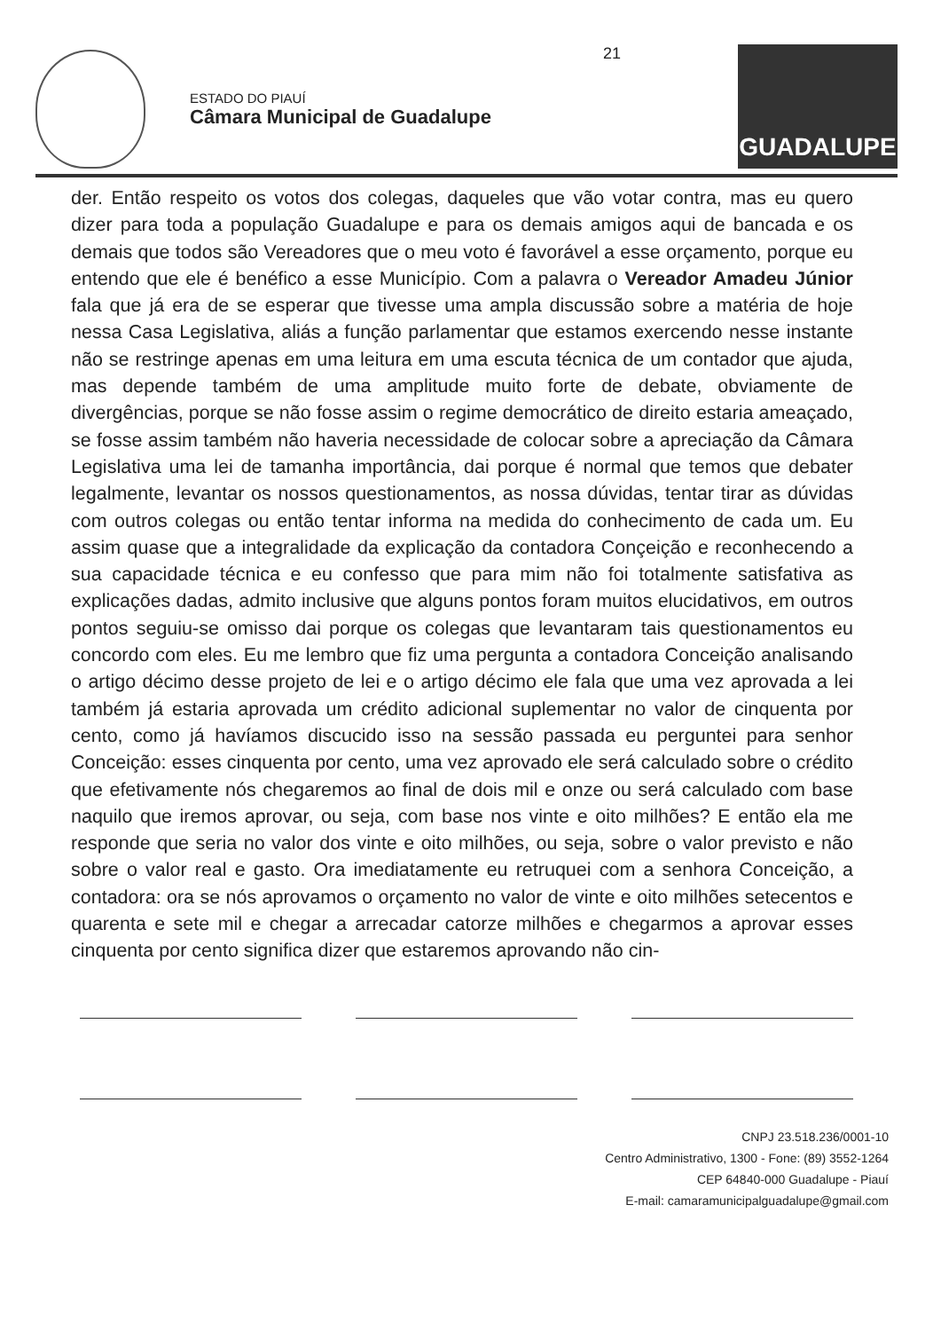ESTADO DO PIAUÍ
Câmara Municipal de Guadalupe
21
GUADALUPE
der. Então respeito os votos dos colegas, daqueles que vão votar contra, mas eu quero dizer para toda a população Guadalupe e para os demais amigos aqui de bancada e os demais que todos são Vereadores que o meu voto é favorável a esse orçamento, porque eu entendo que ele é benéfico a esse Município. Com a palavra o Vereador Amadeu Júnior fala que já era de se esperar que tivesse uma ampla discussão sobre a matéria de hoje nessa Casa Legislativa, aliás a função parlamentar que estamos exercendo nesse instante não se restringe apenas em uma leitura em uma escuta técnica de um contador que ajuda, mas depende também de uma amplitude muito forte de debate, obviamente de divergências, porque se não fosse assim o regime democrático de direito estaria ameaçado, se fosse assim também não haveria necessidade de colocar sobre a apreciação da Câmara Legislativa uma lei de tamanha importância, dai porque é normal que temos que debater legalmente, levantar os nossos questionamentos, as nossa dúvidas, tentar tirar as dúvidas com outros colegas ou então tentar informa na medida do conhecimento de cada um. Eu assim quase que a integralidade da explicação da contadora Conçeição e reconhecendo a sua capacidade técnica e eu confesso que para mim não foi totalmente satisfativa as explicações dadas, admito inclusive que alguns pontos foram muitos elucidativos, em outros pontos seguiu-se omisso dai porque os colegas que levantaram tais questionamentos eu concordo com eles. Eu me lembro que fiz uma pergunta a contadora Conceição analisando o artigo décimo desse projeto de lei e o artigo décimo ele fala que uma vez aprovada a lei também já estaria aprovada um crédito adicional suplementar no valor de cinquenta por cento, como já havíamos discucido isso na sessão passada eu perguntei para senhor Conceição: esses cinquenta por cento, uma vez aprovado ele será calculado sobre o crédito que efetivamente nós chegaremos ao final de dois mil e onze ou será calculado com base naquilo que iremos aprovar, ou seja, com base nos vinte e oito milhões? E então ela me responde que seria no valor dos vinte e oito milhões, ou seja, sobre o valor previsto e não sobre o valor real e gasto. Ora imediatamente eu retruquei com a senhora Conceição, a contadora: ora se nós aprovamos o orçamento no valor de vinte e oito milhões setecentos e quarenta e sete mil e chegar a arrecadar catorze milhões e chegarmos a aprovar esses cinquenta por cento significa dizer que estaremos aprovando não cin-
CNPJ 23.518.236/0001-10
Centro Administrativo, 1300 - Fone: (89) 3552-1264
CEP 64840-000 Guadalupe - Piauí
E-mail: camaramunicipalguadalupe@gmail.com